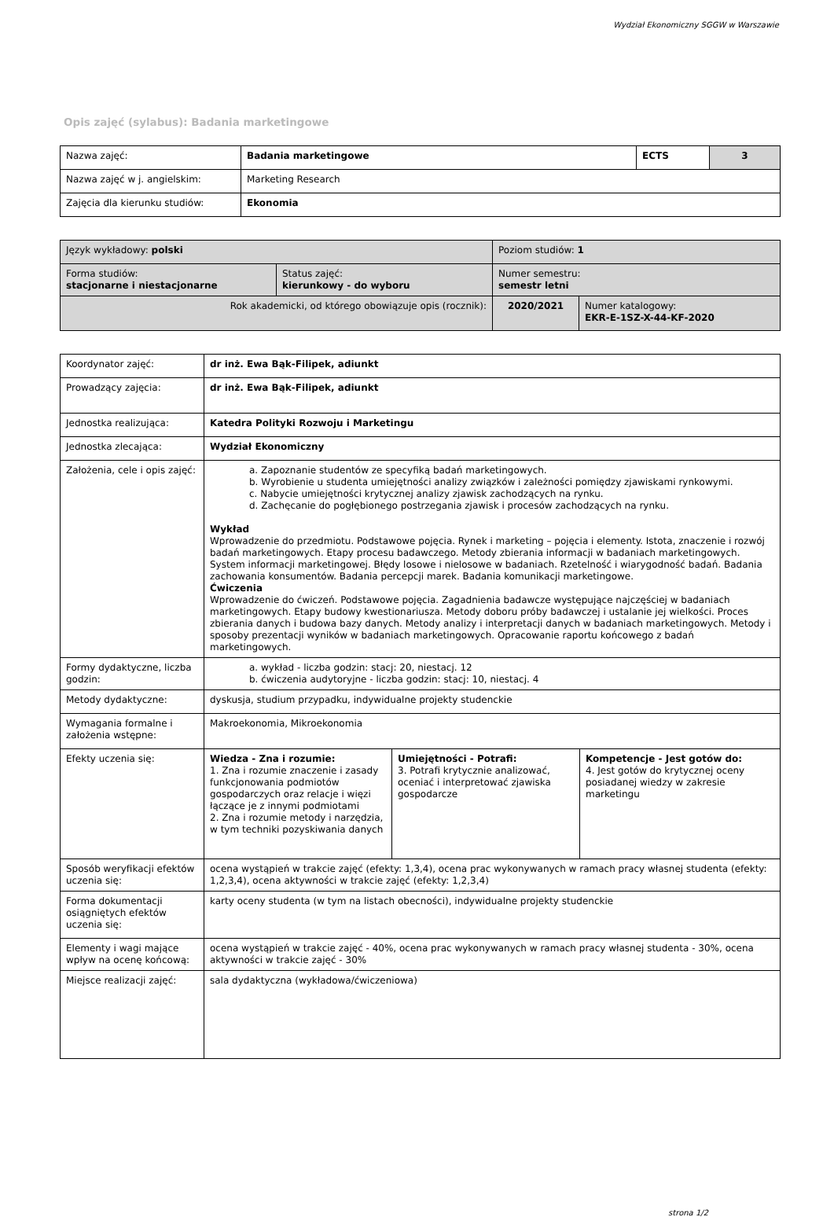Wydział Ekonomiczny SGGW w Warszawie
Opis zajęć (sylabus): Badania marketingowe
| Nazwa zajęć: | Badania marketingowe | ECTS | 3 |
| Nazwa zajęć w j. angielskim: | Marketing Research | | |
| Zajęcia dla kierunku studiów: | Ekonomia | | |
| Język wykładowy: polski | | Poziom studiów: 1 | |
| Forma studiów: stacjonarne i niestacjonarne | Status zajęć: kierunkowy - do wyboru | Numer semestru: semestr letni | |
| Rok akademicki, od którego obowiązuje opis (rocznik): | | 2020/2021 | Numer katalogowy: EKR-E-1SZ-X-44-KF-2020 |
| Koordynator zajęć: | dr inż. Ewa Bąk-Filipek, adiunkt | | |
| Prowadzący zajęcia: | dr inż. Ewa Bąk-Filipek, adiunkt | | |
| Jednostka realizująca: | Katedra Polityki Rozwoju i Marketingu | | |
| Jednostka zlecająca: | Wydział Ekonomiczny | | |
| Założenia, cele i opis zajęć: | a. Zapoznanie studentów ze specyfiką badań marketingowych. b. Wyrobienie u studenta umiejętności analizy związków i zależności pomiędzy zjawiskami rynkowymi. c. Nabycie umiejętności krytycznej analizy zjawisk zachodzących na rynku. d. Zachęcanie do pogłębionego postrzegania zjawisk i procesów zachodzących na rynku. Wykład Wprowadzenie do przedmiotu. Podstawowe pojęcia. Rynek i marketing – pojęcia i elementy. Istota, znaczenie i rozwój badań marketingowych. Etapy procesu badawczego. Metody zbierania informacji w badaniach marketingowych. System informacji marketingowej. Błędy losowe i nielosowe w badaniach. Rzetelność i wiarygodność badań. Badania zachowania konsumentów. Badania percepcji marek. Badania komunikacji marketingowe. Ćwiczenia Wprowadzenie do ćwiczeń. Podstawowe pojęcia. Zagadnienia badawcze występujące najczęściej w badaniach marketingowych. Etapy budowy kwestionariusza. Metody doboru próby badawczej i ustalanie jej wielkości. Proces zbierania danych i budowa bazy danych. Metody analizy i interpretacji danych w badaniach marketingowych. Metody i sposoby prezentacji wyników w badaniach marketingowych. Opracowanie raportu końcowego z badań marketingowych. | | |
| Formy dydaktyczne, liczba godzin: | a. wykład - liczba godzin: stacj: 20, niestacj. 12 b. ćwiczenia audytoryjne - liczba godzin: stacj: 10, niestacj. 4 | | |
| Metody dydaktyczne: | dyskusja, studium przypadku, indywidualne projekty studenckie | | |
| Wymagania formalne i założenia wstępne: | Makroekonomia, Mikroekonomia | | |
| Efekty uczenia się: | Wiedza - Zna i rozumie: 1. Zna i rozumie znaczenie i zasady funkcjonowania podmiotów gospodarczych oraz relacje i więzi łączące je z innymi podmiotami 2. Zna i rozumie metody i narzędzia, w tym techniki pozyskiwania danych | Umiejętności - Potrafi: 3. Potrafi krytycznie analizować, oceniać i interpretować zjawiska gospodarcze | Kompetencje - Jest gotów do: 4. Jest gotów do krytycznej oceny posiadanej wiedzy w zakresie marketingu |
| Sposób weryfikacji efektów uczenia się: | ocena wystąpień w trakcie zajęć (efekty: 1,3,4), ocena prac wykonywanych w ramach pracy własnej studenta (efekty: 1,2,3,4), ocena aktywności w trakcie zajęć (efekty: 1,2,3,4) | | |
| Forma dokumentacji osiągniętych efektów uczenia się: | karty oceny studenta (w tym na listach obecności), indywidualne projekty studenckie | | |
| Elementy i wagi mające wpływ na ocenę końcową: | ocena wystąpień w trakcie zajęć - 40%, ocena prac wykonywanych w ramach pracy własnej studenta - 30%, ocena aktywności w trakcie zajęć - 30% | | |
| Miejsce realizacji zajęć: | sala dydaktyczna (wykładowa/ćwiczeniowa) | | |
strona 1/2